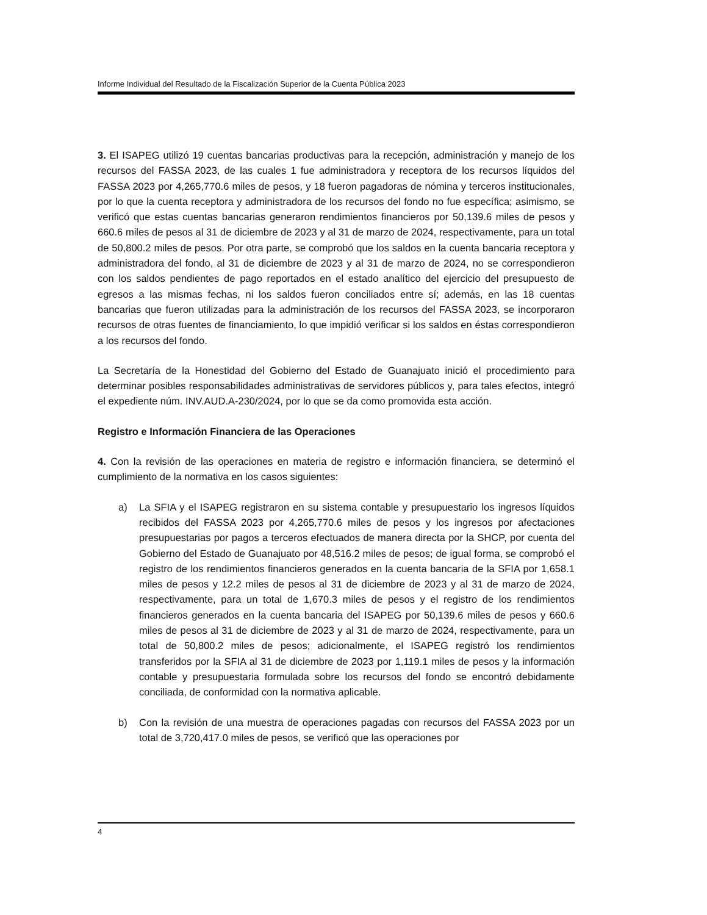Informe Individual del Resultado de la Fiscalización Superior de la Cuenta Pública 2023
3. El ISAPEG utilizó 19 cuentas bancarias productivas para la recepción, administración y manejo de los recursos del FASSA 2023, de las cuales 1 fue administradora y receptora de los recursos líquidos del FASSA 2023 por 4,265,770.6 miles de pesos, y 18 fueron pagadoras de nómina y terceros institucionales, por lo que la cuenta receptora y administradora de los recursos del fondo no fue específica; asimismo, se verificó que estas cuentas bancarias generaron rendimientos financieros por 50,139.6 miles de pesos y 660.6 miles de pesos al 31 de diciembre de 2023 y al 31 de marzo de 2024, respectivamente, para un total de 50,800.2 miles de pesos. Por otra parte, se comprobó que los saldos en la cuenta bancaria receptora y administradora del fondo, al 31 de diciembre de 2023 y al 31 de marzo de 2024, no se correspondieron con los saldos pendientes de pago reportados en el estado analítico del ejercicio del presupuesto de egresos a las mismas fechas, ni los saldos fueron conciliados entre sí; además, en las 18 cuentas bancarias que fueron utilizadas para la administración de los recursos del FASSA 2023, se incorporaron recursos de otras fuentes de financiamiento, lo que impidió verificar si los saldos en éstas correspondieron a los recursos del fondo.
La Secretaría de la Honestidad del Gobierno del Estado de Guanajuato inició el procedimiento para determinar posibles responsabilidades administrativas de servidores públicos y, para tales efectos, integró el expediente núm. INV.AUD.A-230/2024, por lo que se da como promovida esta acción.
Registro e Información Financiera de las Operaciones
4. Con la revisión de las operaciones en materia de registro e información financiera, se determinó el cumplimiento de la normativa en los casos siguientes:
a) La SFIA y el ISAPEG registraron en su sistema contable y presupuestario los ingresos líquidos recibidos del FASSA 2023 por 4,265,770.6 miles de pesos y los ingresos por afectaciones presupuestarias por pagos a terceros efectuados de manera directa por la SHCP, por cuenta del Gobierno del Estado de Guanajuato por 48,516.2 miles de pesos; de igual forma, se comprobó el registro de los rendimientos financieros generados en la cuenta bancaria de la SFIA por 1,658.1 miles de pesos y 12.2 miles de pesos al 31 de diciembre de 2023 y al 31 de marzo de 2024, respectivamente, para un total de 1,670.3 miles de pesos y el registro de los rendimientos financieros generados en la cuenta bancaria del ISAPEG por 50,139.6 miles de pesos y 660.6 miles de pesos al 31 de diciembre de 2023 y al 31 de marzo de 2024, respectivamente, para un total de 50,800.2 miles de pesos; adicionalmente, el ISAPEG registró los rendimientos transferidos por la SFIA al 31 de diciembre de 2023 por 1,119.1 miles de pesos y la información contable y presupuestaria formulada sobre los recursos del fondo se encontró debidamente conciliada, de conformidad con la normativa aplicable.
b) Con la revisión de una muestra de operaciones pagadas con recursos del FASSA 2023 por un total de 3,720,417.0 miles de pesos, se verificó que las operaciones por
4